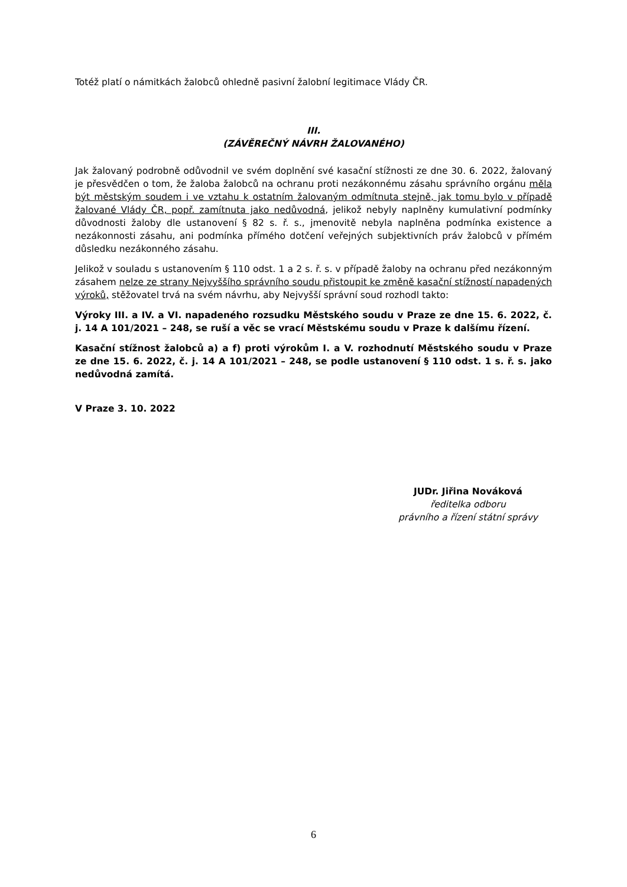Totéž platí o námitkách žalobců ohledně pasivní žalobní legitimace Vlády ČR.
III.
(ZÁVĚREČNÝ NÁVRH ŽALOVANÉHO)
Jak žalovaný podrobně odůvodnil ve svém doplnění své kasační stížnosti ze dne 30. 6. 2022, žalovaný je přesvědčen o tom, že žaloba žalobců na ochranu proti nezákonnému zásahu správního orgánu měla být městským soudem i ve vztahu k ostatním žalovaným odmítnuta stejně, jak tomu bylo v případě žalované Vlády ČR, popř. zamítnuta jako nedůvodná, jelikož nebyly naplněny kumulativní podmínky důvodnosti žaloby dle ustanovení § 82 s. ř. s., jmenovitě nebyla naplněna podmínka existence a nezákonnosti zásahu, ani podmínka přímého dotčení veřejných subjektivních práv žalobců v přímém důsledku nezákonného zásahu.
Jelikož v souladu s ustanovením § 110 odst. 1 a 2 s. ř. s. v případě žaloby na ochranu před nezákonným zásahem nelze ze strany Nejvyššího správního soudu přistoupit ke změně kasační stížností napadených výroků, stěžovatel trvá na svém návrhu, aby Nejvyšší správní soud rozhodl takto:
Výroky III. a IV. a VI. napadeného rozsudku Městského soudu v Praze ze dne 15. 6. 2022, č. j. 14 A 101/2021 – 248, se ruší a věc se vrací Městskému soudu v Praze k dalšímu řízení.
Kasační stížnost žalobců a) a f) proti výrokům I. a V. rozhodnutí Městského soudu v Praze ze dne 15. 6. 2022, č. j. 14 A 101/2021 – 248, se podle ustanovení § 110 odst. 1 s. ř. s. jako nedůvodná zamítá.
V Praze 3. 10. 2022
JUDr. Jiřina Nováková
ředitelka odboru
právního a řízení státní správy
6